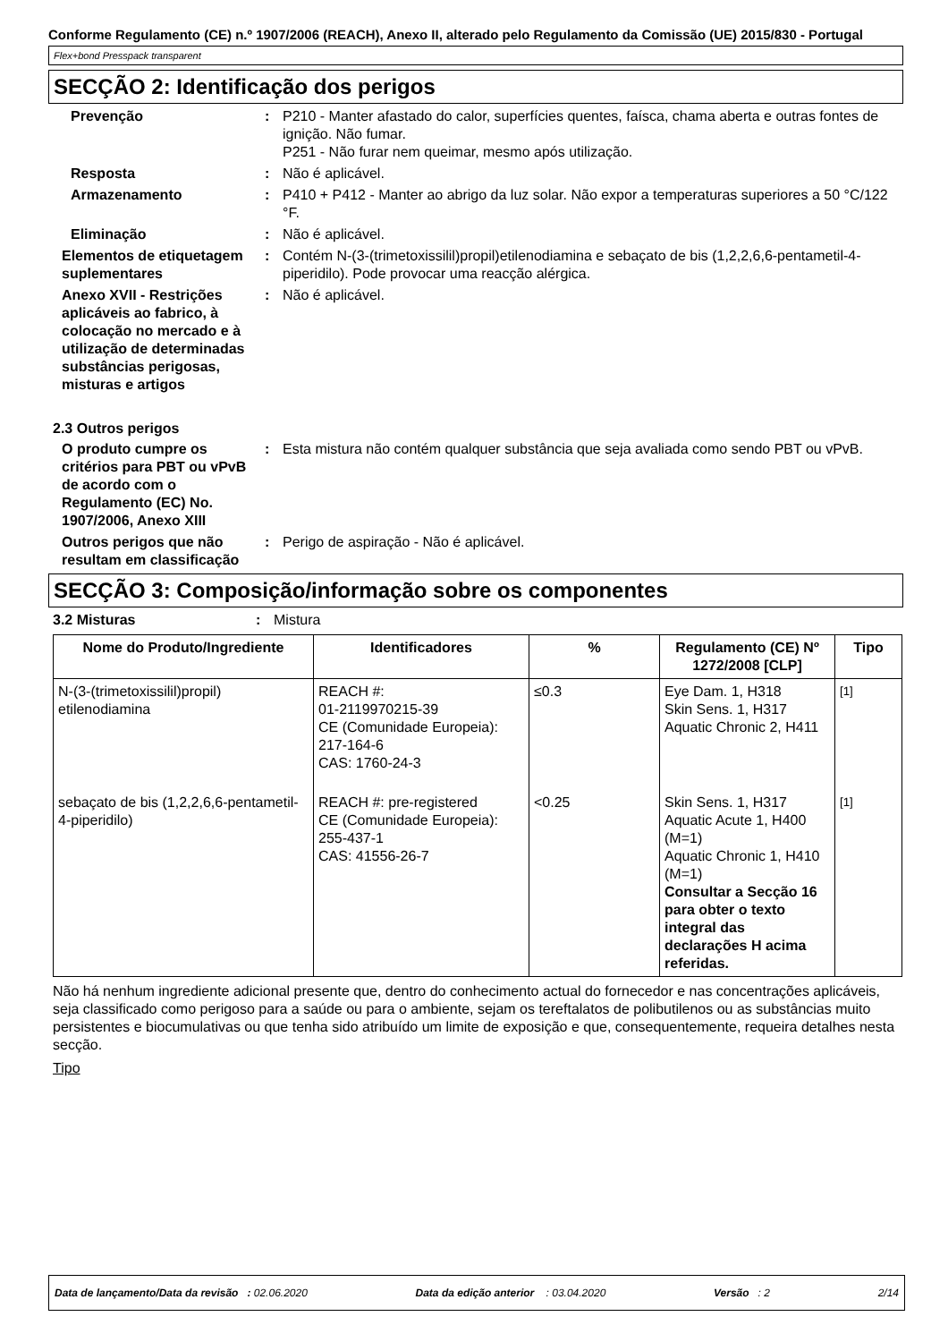Conforme Regulamento (CE) n.º 1907/2006 (REACH), Anexo II, alterado pelo Regulamento da Comissão (UE) 2015/830 - Portugal
Flex+bond Presspack transparent
SECÇÃO 2: Identificação dos perigos
Prevenção : P210 - Manter afastado do calor, superfícies quentes, faísca, chama aberta e outras fontes de ignição. Não fumar.
P251 - Não furar nem queimar, mesmo após utilização.
Resposta : Não é aplicável.
Armazenamento : P410 + P412 - Manter ao abrigo da luz solar. Não expor a temperaturas superiores a 50 °C/122 °F.
Eliminação : Não é aplicável.
Elementos de etiquetagem suplementares
: Contém N-(3-(trimetoxissilil)propil)etilenodiamina e sebaçato de bis (1,2,2,6,6-pentametil-4-piperidilo). Pode provocar uma reacção alérgica.
Anexo XVII - Restrições aplicáveis ao fabrico, à colocação no mercado e à utilização de determinadas substâncias perigosas, misturas e artigos
: Não é aplicável.
2.3 Outros perigos
O produto cumpre os critérios para PBT ou vPvB de acordo com o Regulamento (EC) No. 1907/2006, Anexo XIII
: Esta mistura não contém qualquer substância que seja avaliada como sendo PBT ou vPvB.
Outros perigos que não resultam em classificação
: Perigo de aspiração - Não é aplicável.
SECÇÃO 3: Composição/informação sobre os componentes
3.2 Misturas : Mistura
| Nome do Produto/Ingrediente | Identificadores | % | Regulamento (CE) Nº 1272/2008 [CLP] | Tipo |
| --- | --- | --- | --- | --- |
| N-(3-(trimetoxissilil)propil) etilenodiamina | REACH #: 01-2119970215-39 CE (Comunidade Europeia): 217-164-6 CAS: 1760-24-3 | ≤0.3 | Eye Dam. 1, H318 Skin Sens. 1, H317 Aquatic Chronic 2, H411 | <sup>[1]</sup> |
| sebaçato de bis (1,2,2,6,6-pentametil-4-piperidilo) | REACH #: pre-registered CE (Comunidade Europeia): 255-437-1 CAS: 41556-26-7 | <0.25 | Skin Sens. 1, H317 Aquatic Acute 1, H400 (M=1) Aquatic Chronic 1, H410 (M=1) Consultar a Secção 16 para obter o texto integral das declarações H acima referidas. | <sup>[1]</sup> |
Não há nenhum ingrediente adicional presente que, dentro do conhecimento actual do fornecedor e nas concentrações aplicáveis, seja classificado como perigoso para a saúde ou para o ambiente, sejam os tereftalatos de polibutilenos ou as substâncias muito persistentes e biocumulativas ou que tenha sido atribuído um limite de exposição e que, consequentemente, requeira detalhes nesta secção.
Tipo
Data de lançamento/Data da revisão : 02.06.2020 Data da edição anterior : 03.04.2020 Versão : 2 2/14